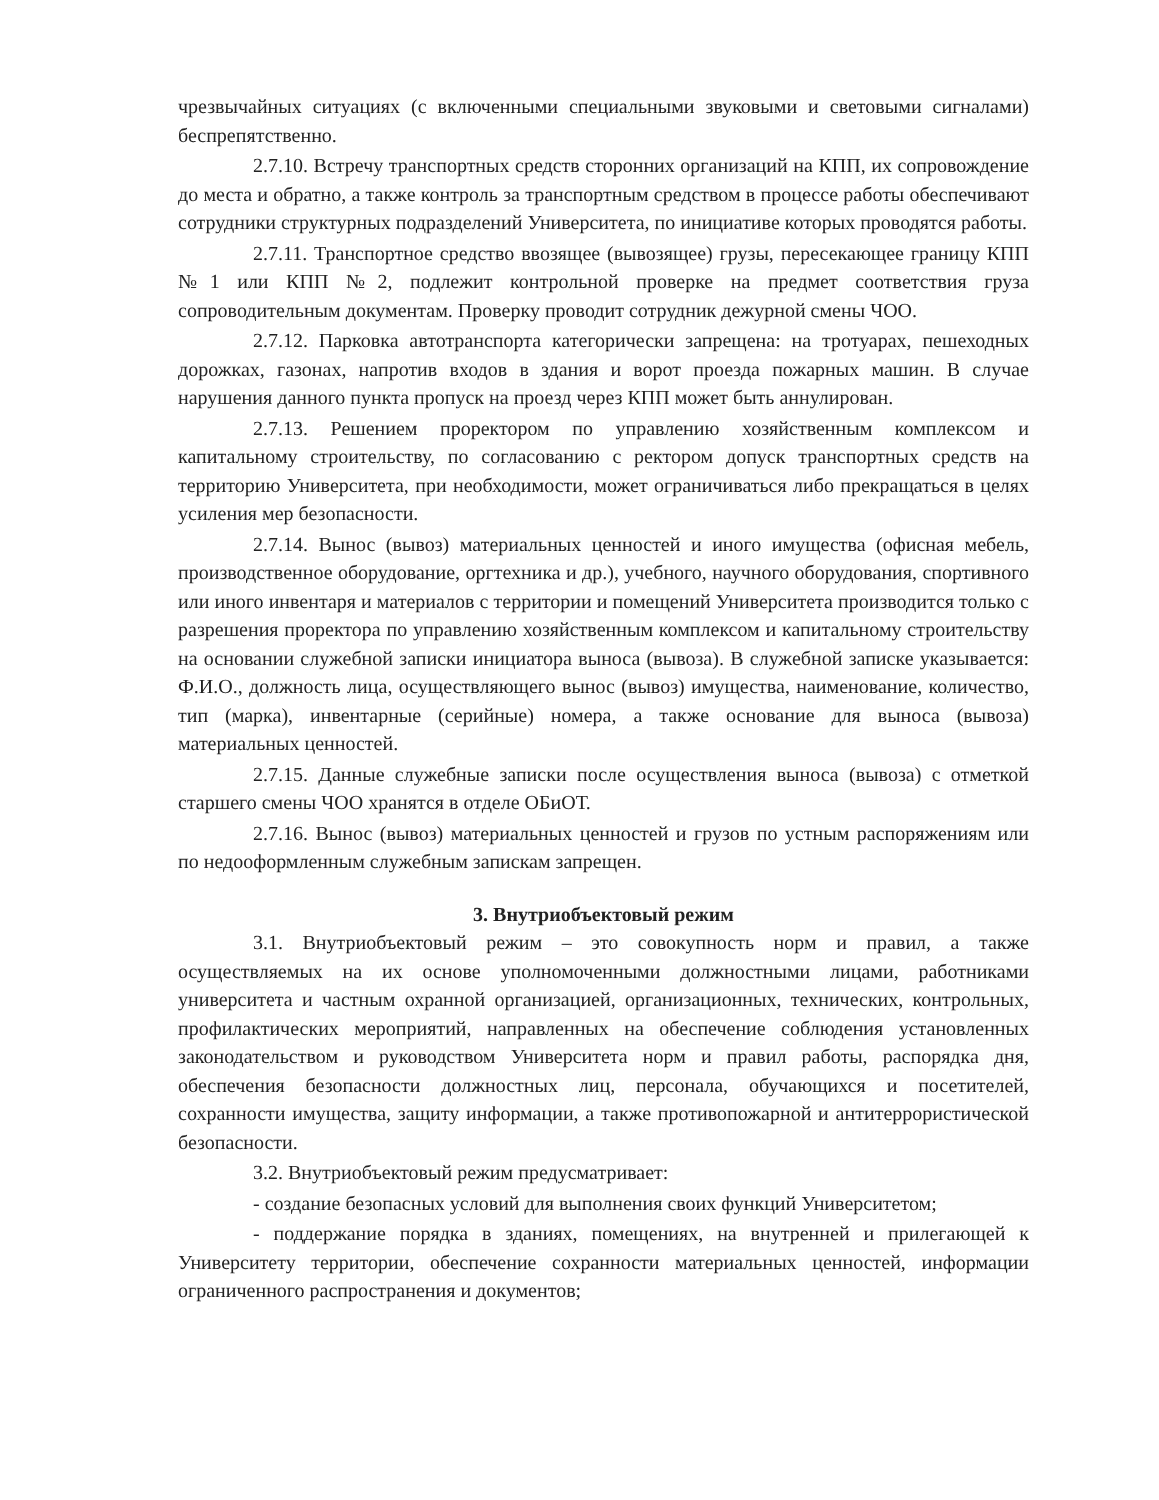чрезвычайных ситуациях (с включенными специальными звуковыми и световыми сигналами) беспрепятственно.
2.7.10. Встречу транспортных средств сторонних организаций на КПП, их сопровождение до места и обратно, а также контроль за транспортным средством в процессе работы обеспечивают сотрудники структурных подразделений Университета, по инициативе которых проводятся работы.
2.7.11. Транспортное средство ввозящее (вывозящее) грузы, пересекающее границу КПП №1 или КПП №2, подлежит контрольной проверке на предмет соответствия груза сопроводительным документам. Проверку проводит сотрудник дежурной смены ЧОО.
2.7.12. Парковка автотранспорта категорически запрещена: на тротуарах, пешеходных дорожках, газонах, напротив входов в здания и ворот проезда пожарных машин. В случае нарушения данного пункта пропуск на проезд через КПП может быть аннулирован.
2.7.13. Решением проректором по управлению хозяйственным комплексом и капитальному строительству, по согласованию с ректором допуск транспортных средств на территорию Университета, при необходимости, может ограничиваться либо прекращаться в целях усиления мер безопасности.
2.7.14. Вынос (вывоз) материальных ценностей и иного имущества (офисная мебель, производственное оборудование, оргтехника и др.), учебного, научного оборудования, спортивного или иного инвентаря и материалов с территории и помещений Университета производится только с разрешения проректора по управлению хозяйственным комплексом и капитальному строительству на основании служебной записки инициатора выноса (вывоза). В служебной записке указывается: Ф.И.О., должность лица, осуществляющего вынос (вывоз) имущества, наименование, количество, тип (марка), инвентарные (серийные) номера, а также основание для выноса (вывоза) материальных ценностей.
2.7.15. Данные служебные записки после осуществления выноса (вывоза) с отметкой старшего смены ЧОО хранятся в отделе ОБиОТ.
2.7.16. Вынос (вывоз) материальных ценностей и грузов по устным распоряжениям или по недооформленным служебным запискам запрещен.
3. Внутриобъектовый режим
3.1. Внутриобъектовый режим – это совокупность норм и правил, а также осуществляемых на их основе уполномоченными должностными лицами, работниками университета и частным охранной организацией, организационных, технических, контрольных, профилактических мероприятий, направленных на обеспечение соблюдения установленных законодательством и руководством Университета норм и правил работы, распорядка дня, обеспечения безопасности должностных лиц, персонала, обучающихся и посетителей, сохранности имущества, защиту информации, а также противопожарной и антитеррористической безопасности.
3.2. Внутриобъектовый режим предусматривает:
- создание безопасных условий для выполнения своих функций Университетом;
- поддержание порядка в зданиях, помещениях, на внутренней и прилегающей к Университету территории, обеспечение сохранности материальных ценностей, информации ограниченного распространения и документов;